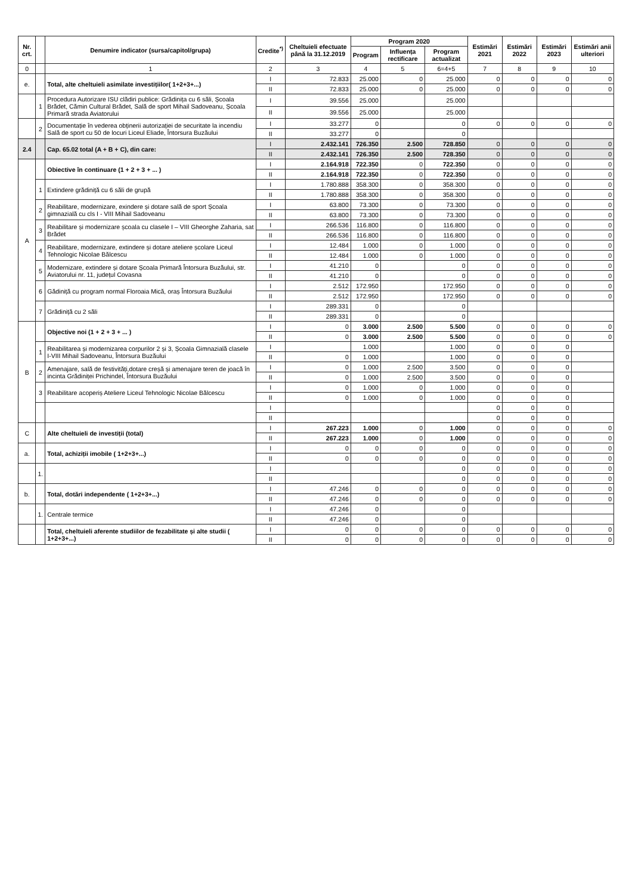| Nr. crt. | | Denumire indicator (sursa/capitol/grupa) | Credite<sup>*)</sup> | Cheltuieli efectuate până la 31.12.2019 | Program 2020 | | | Estimări 2021 | Estimări 2022 | Estimări 2023 | Estimări anii ulteriori |
| --- | --- | --- | --- | --- | --- | --- | --- | --- | --- | --- | --- |
| | | | | | Program | Influența rectificare | Program actualizat | | | | |
| 0 | | 1 | 2 | 3 | 4 | 5 | 6=4+5 | 7 | 8 | 9 | 10 |
| e. | | Total, alte cheltuieli asimilate investițiilor( 1+2+3+...) | I | 72.833 | 25.000 | 0 | 25.000 | 0 | 0 | 0 | 0 |
| | | | II | 72.833 | 25.000 | 0 | 25.000 | 0 | 0 | 0 | 0 |
| | 1 | Procedura Autorizare ISU clădiri publice: Grădinița cu 6 săli, Școala Brădet, Cămin Cultural Brădet, Sală de sport Mihail Sadoveanu, Școala Primară strada Aviatorului | I | 39.556 | 25.000 | | 25.000 | | | | |
| | | | II | 39.556 | 25.000 | | 25.000 | | | | |
| | 2 | Documentație în vederea obținerii autorizației de securitate la incendiu Sală de sport cu 50 de locuri Liceul Eliade, Întorsura Buzăului | I | 33.277 | 0 | | 0 | 0 | 0 | 0 | 0 |
| | | | II | 33.277 | 0 | | 0 | | | | |
| 2.4 | | Cap. 65.02 total (A + B + C), din care: | I | 2.432.141 | 726.350 | 2.500 | 728.850 | 0 | 0 | 0 | 0 |
| | | | II | 2.432.141 | 726.350 | 2.500 | 728.350 | 0 | 0 | 0 | 0 |
| A | | Obiective în continuare (1 + 2 + 3 + ... ) | I | 2.164.918 | 722.350 | 0 | 722.350 | 0 | 0 | 0 | 0 |
| | | | II | 2.164.918 | 722.350 | 0 | 722.350 | 0 | 0 | 0 | 0 |
| | 1 | Extindere grădiniță cu 6 săli de grupă | I | 1.780.888 | 358.300 | 0 | 358.300 | 0 | 0 | 0 | 0 |
| | | | II | 1.780.888 | 358.300 | 0 | 358.300 | 0 | 0 | 0 | 0 |
| | 2 | Reabilitare, modernizare, exindere și dotare sală de sport Școala gimnazială cu cls I - VIII Mihail Sadoveanu | I | 63.800 | 73.300 | 0 | 73.300 | 0 | 0 | 0 | 0 |
| | | | II | 63.800 | 73.300 | 0 | 73.300 | 0 | 0 | 0 | 0 |
| | 3 | Reabilitare și modernizare școala cu clasele I – VIII Gheorghe Zaharia, sat Brădet | I | 266.536 | 116.800 | 0 | 116.800 | 0 | 0 | 0 | 0 |
| | | | II | 266.536 | 116.800 | 0 | 116.800 | 0 | 0 | 0 | 0 |
| | 4 | Reabilitare, modernizare, extindere și dotare ateliere școlare Liceul Tehnologic Nicolae Bălcescu | I | 12.484 | 1.000 | 0 | 1.000 | 0 | 0 | 0 | 0 |
| | | | II | 12.484 | 1.000 | 0 | 1.000 | 0 | 0 | 0 | 0 |
| | 5 | Modernizare, extindere și dotare Școala Primară Întorsura Buzăului, str. Aviatorului nr. 11, județul Covasna | I | 41.210 | 0 | | 0 | 0 | 0 | 0 | 0 |
| | | | II | 41.210 | 0 | | 0 | 0 | 0 | 0 | 0 |
| | 6 | Gădiniță cu program normal Floroaia Mică, oraș Întorsura Buzăului | I | 2.512 | 172.950 | | 172.950 | 0 | 0 | 0 | 0 |
| | | | II | 2.512 | 172.950 | | 172.950 | 0 | 0 | 0 | 0 |
| | 7 | Grădiniță cu 2 săli | I | 289.331 | 0 | | 0 | | | | |
| | | | II | 289.331 | 0 | | 0 | | | | |
| B | | Objective noi (1 + 2 + 3 + ... ) | I | 0 | 3.000 | 2.500 | 5.500 | 0 | 0 | 0 | 0 |
| | | | II | 0 | 3.000 | 2.500 | 5.500 | 0 | 0 | 0 | 0 |
| | 1 | Reabilitarea și modernizarea corpurilor 2 și 3, Școala Gimnazială clasele I-VIII Mihail Sadoveanu, Întorsura Buzăului | I | | 1.000 | | 1.000 | 0 | 0 | 0 | |
| | | | II | 0 | 1.000 | | 1.000 | 0 | 0 | 0 | |
| | 2 | Amenajare, sală de festivități,dotare creșă și amenajare teren de joacă în incinta Grădiniței Prichindel, Întorsura Buzăului | I | 0 | 1.000 | 2.500 | 3.500 | 0 | 0 | 0 | |
| | | | II | 0 | 1.000 | 2.500 | 3.500 | 0 | 0 | 0 | |
| | 3 | Reabilitare acoperiș Ateliere Liceul Tehnologic Nicolae Bălcescu | I | 0 | 1.000 | 0 | 1.000 | 0 | 0 | 0 | |
| | | | II | 0 | 1.000 | 0 | 1.000 | 0 | 0 | 0 | |
| | | | I | | | | | 0 | 0 | 0 | |
| | | | II | | | | | 0 | 0 | 0 | |
| C | | Alte cheltuieli de investiții (total) | I | 267.223 | 1.000 | 0 | 1.000 | 0 | 0 | 0 | 0 |
| | | | II | 267.223 | 1.000 | 0 | 1.000 | 0 | 0 | 0 | 0 |
| a. | | Total, achiziții imobile ( 1+2+3+...) | I | 0 | 0 | 0 | 0 | 0 | 0 | 0 | 0 |
| | | | II | 0 | 0 | 0 | 0 | 0 | 0 | 0 | 0 |
| | 1. | | I | | | | 0 | 0 | 0 | 0 | 0 |
| | | | II | | | | 0 | 0 | 0 | 0 | 0 |
| b. | | Total, dotări independente ( 1+2+3+...) | I | 47.246 | 0 | 0 | 0 | 0 | 0 | 0 | 0 |
| | | | II | 47.246 | 0 | 0 | 0 | 0 | 0 | 0 | 0 |
| | 1. | Centrale termice | I | 47.246 | 0 | | 0 | | | | |
| | | | II | 47.246 | 0 | | 0 | | | | |
| | | Total, cheltuieli aferente studiilor de fezabilitate și alte studii ( 1+2+3+...) | I | 0 | 0 | 0 | 0 | 0 | 0 | 0 | 0 |
| | | | II | 0 | 0 | 0 | 0 | 0 | 0 | 0 | 0 |